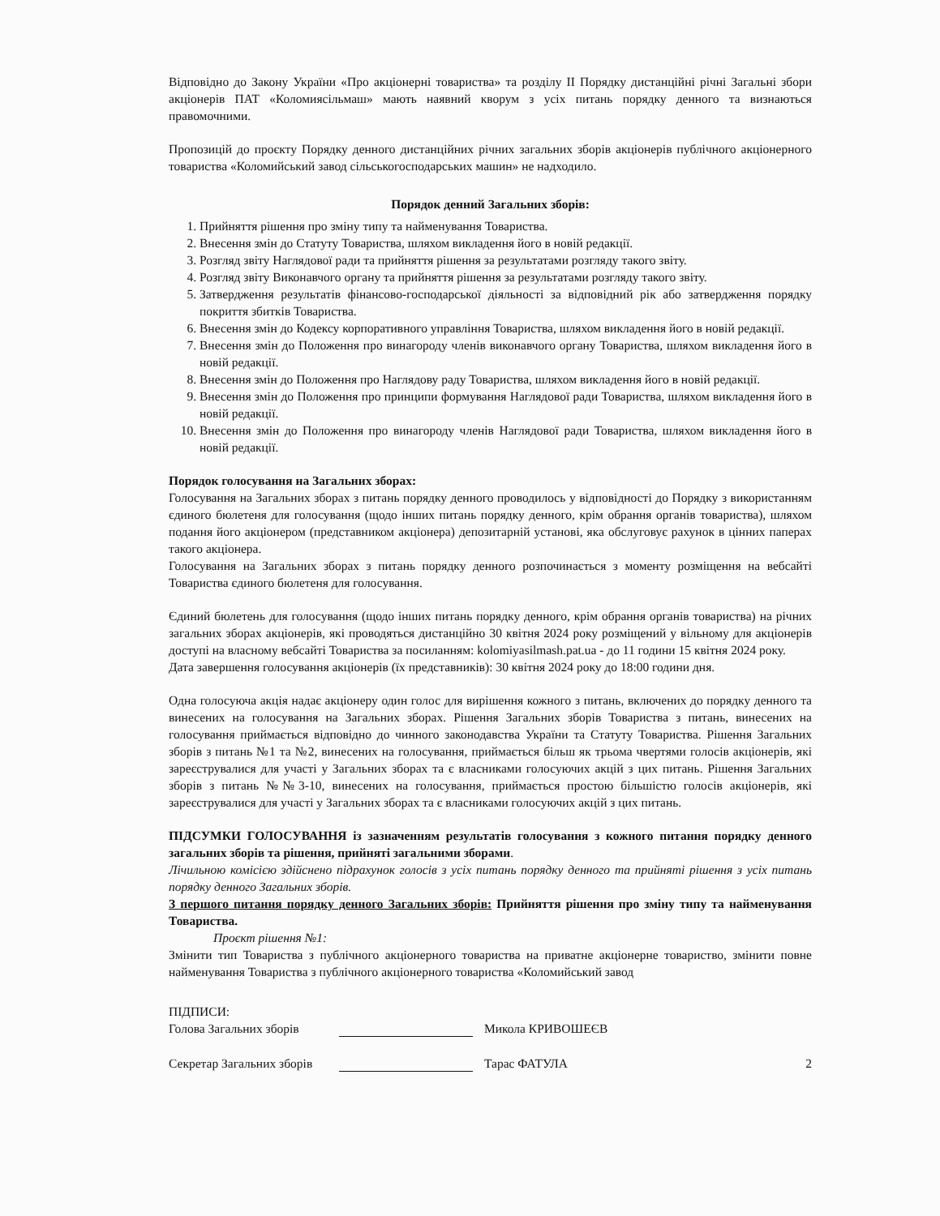Відповідно до Закону України «Про акціонерні товариства» та розділу II Порядку дистанційні річні Загальні збори акціонерів ПАТ «Коломиясільмаш» мають наявний кворум з усіх питань порядку денного та визнаються правомочними.
Пропозицій до проєкту Порядку денного дистанційних річних загальних зборів акціонерів публічного акціонерного товариства «Коломийський завод сільськогосподарських машин» не надходило.
Порядок денний Загальних зборів:
1. Прийняття рішення про зміну типу та найменування Товариства.
2. Внесення змін до Статуту Товариства, шляхом викладення його в новій редакції.
3. Розгляд звіту Наглядової ради та прийняття рішення за результатами розгляду такого звіту.
4. Розгляд звіту Виконавчого органу та прийняття рішення за результатами розгляду такого звіту.
5. Затвердження результатів фінансово-господарської діяльності за відповідний рік або затвердження порядку покриття збитків Товариства.
6. Внесення змін до Кодексу корпоративного управління Товариства, шляхом викладення його в новій редакції.
7. Внесення змін до Положення про винагороду членів виконавчого органу Товариства, шляхом викладення його в новій редакції.
8. Внесення змін до Положення про Наглядову раду Товариства, шляхом викладення його в новій редакції.
9. Внесення змін до Положення про принципи формування Наглядової ради Товариства, шляхом викладення його в новій редакції.
10. Внесення змін до Положення про винагороду членів Наглядової ради Товариства, шляхом викладення його в новій редакції.
Порядок голосування на Загальних зборах:
Голосування на Загальних зборах з питань порядку денного проводилось у відповідності до Порядку з використанням єдиного бюлетеня для голосування (щодо інших питань порядку денного, крім обрання органів товариства), шляхом подання його акціонером (представником акціонера) депозитарній установі, яка обслуговує рахунок в цінних паперах такого акціонера.
Голосування на Загальних зборах з питань порядку денного розпочинається з моменту розміщення на вебсайті Товариства єдиного бюлетеня для голосування.
Єдиний бюлетень для голосування (щодо інших питань порядку денного, крім обрання органів товариства) на річних загальних зборах акціонерів, які проводяться дистанційно 30 квітня 2024 року розміщений у вільному для акціонерів доступі на власному вебсайті Товариства за посиланням: kolomiyasilmash.pat.ua - до 11 години 15 квітня 2024 року.
Дата завершення голосування акціонерів (їх представників): 30 квітня 2024 року до 18:00 години дня.
Одна голосуюча акція надає акціонеру один голос для вирішення кожного з питань, включених до порядку денного та винесених на голосування на Загальних зборах. Рішення Загальних зборів Товариства з питань, винесених на голосування приймається відповідно до чинного законодавства України та Статуту Товариства. Рішення Загальних зборів з питань №1 та №2, винесених на голосування, приймається більш як трьома чвертями голосів акціонерів, які зареєструвалися для участі у Загальних зборах та є власниками голосуючих акцій з цих питань. Рішення Загальних зборів з питань №№3-10, винесених на голосування, приймається простою більшістю голосів акціонерів, які зареєструвалися для участі у Загальних зборах та є власниками голосуючих акцій з цих питань.
ПІДСУМКИ ГОЛОСУВАННЯ із зазначенням результатів голосування з кожного питання порядку денного загальних зборів та рішення, прийняті загальними зборами.
Лічильною комісією здійснено підрахунок голосів з усіх питань порядку денного та прийняті рішення з усіх питань порядку денного Загальних зборів.
З першого питання порядку денного Загальних зборів: Прийняття рішення про зміну типу та найменування Товариства.
Проєкт рішення №1:
Змінити тип Товариства з публічного акціонерного товариства на приватне акціонерне товариство, змінити повне найменування Товариства з публічного акціонерного товариства «Коломийський завод
ПІДПИСИ:
Голова Загальних зборів Микола КРИВОШЕЄВ
Секретар Загальних зборів Тарас ФАТУЛА 2